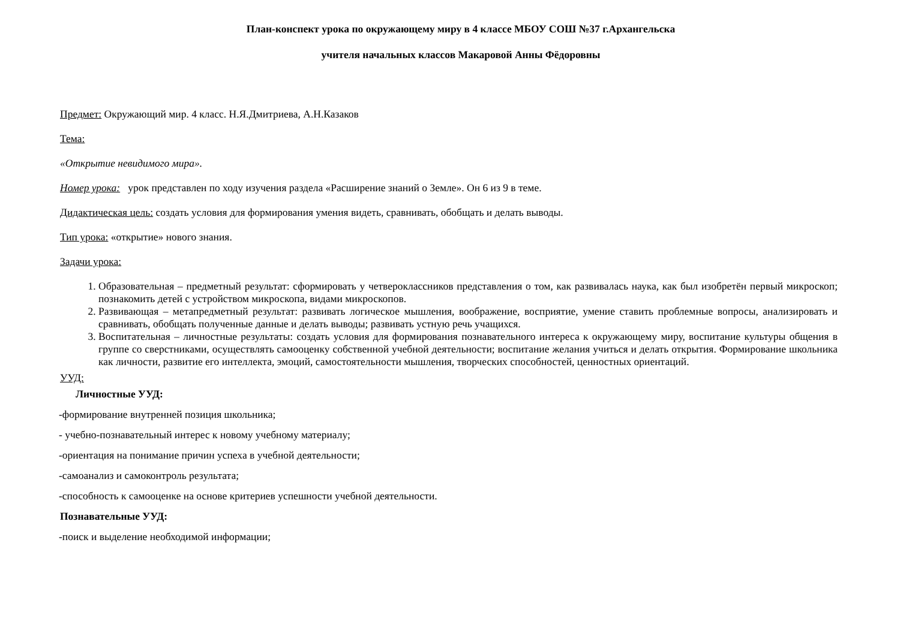План-конспект урока по окружающему миру в 4 классе МБОУ СОШ №37 г.Архангельска
учителя начальных классов Макаровой Анны Фёдоровны
Предмет: Окружающий мир. 4 класс. Н.Я.Дмитриева, А.Н.Казаков
Тема:
«Открытие невидимого мира».
Номер урока: урок представлен по ходу изучения раздела «Расширение знаний о Земле». Он 6 из 9 в теме.
Дидактическая цель: создать условия для формирования умения видеть, сравнивать, обобщать и делать выводы.
Тип урока: «открытие» нового знания.
Задачи урока:
1. Образовательная – предметный результат: сформировать у четвероклассников представления о том, как развивалась наука, как был изобретён первый микроскоп; познакомить детей с устройством микроскопа, видами микроскопов.
2. Развивающая – метапредметный результат: развивать логическое мышления, воображение, восприятие, умение ставить проблемные вопросы, анализировать и сравнивать, обобщать полученные данные и делать выводы; развивать устную речь учащихся.
3. Воспитательная – личностные результаты: создать условия для формирования познавательного интереса к окружающему миру, воспитание культуры общения в группе со сверстниками, осуществлять самооценку собственной учебной деятельности; воспитание желания учиться и делать открытия. Формирование школьника как личности, развитие его интеллекта, эмоций, самостоятельности мышления, творческих способностей, ценностных ориентаций.
УУД:
Личностные УУД:
-формирование внутренней позиция школьника;
- учебно-познавательный интерес к новому учебному материалу;
-ориентация на понимание причин успеха в учебной деятельности;
-самоанализ и самоконтроль результата;
-способность к самооценке на основе критериев успешности учебной деятельности.
Познавательные УУД:
-поиск и выделение необходимой информации;